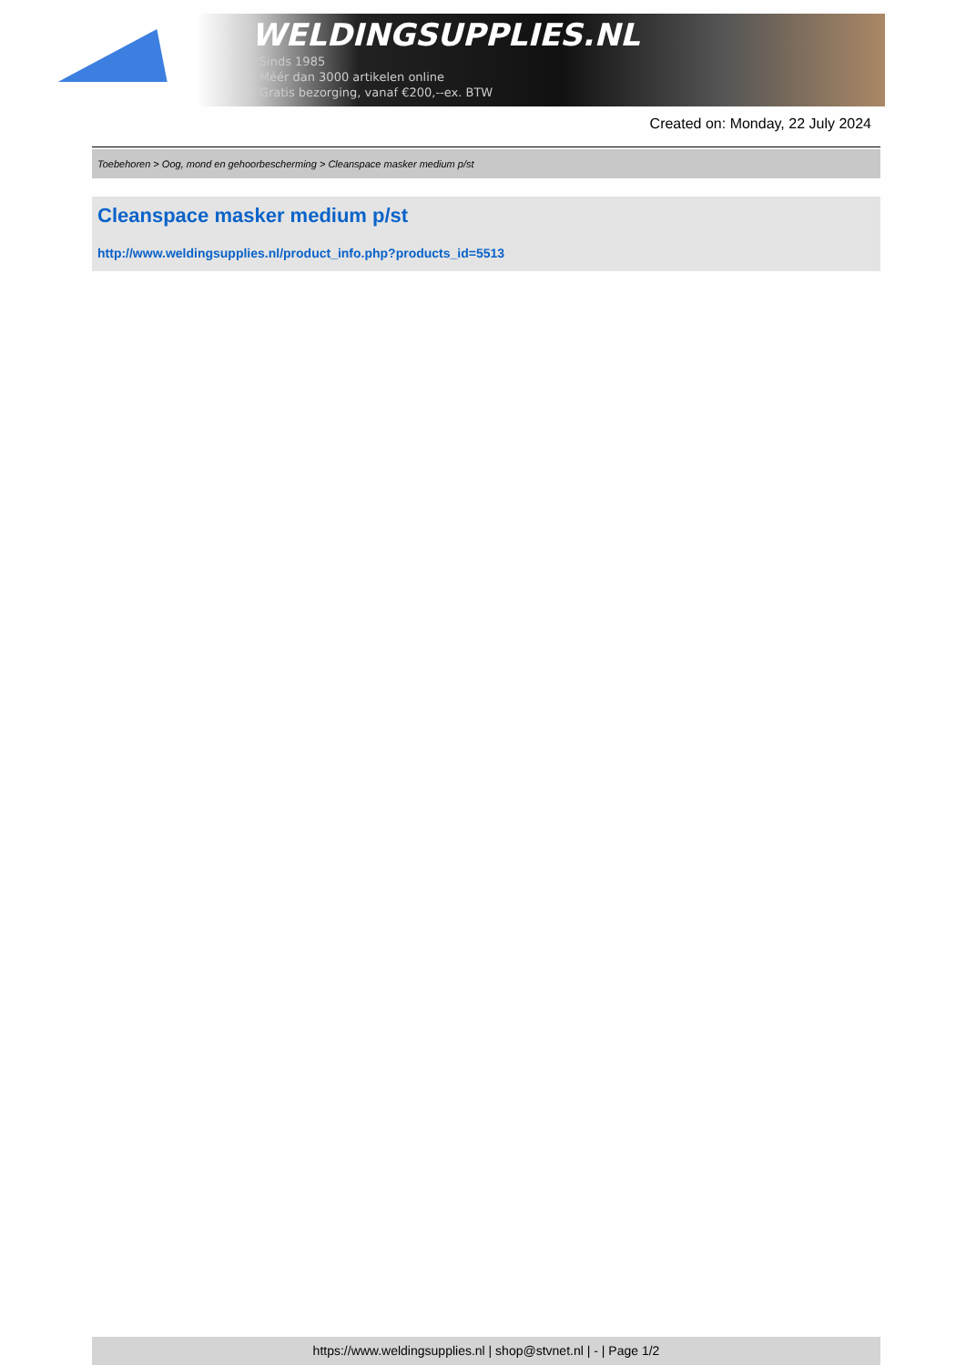WELDINGSUPPLIES.NL
- Sinds 1985
- Méér dan 3000 artikelen online
- Gratis bezorging, vanaf €200,--ex. BTW
Created on: Monday, 22 July 2024
Toebehoren > Oog, mond en gehoorbescherming > Cleanspace masker medium p/st
Cleanspace masker medium p/st
http://www.weldingsupplies.nl/product_info.php?products_id=5513
https://www.weldingsupplies.nl | shop@stvnet.nl | - | Page 1/2